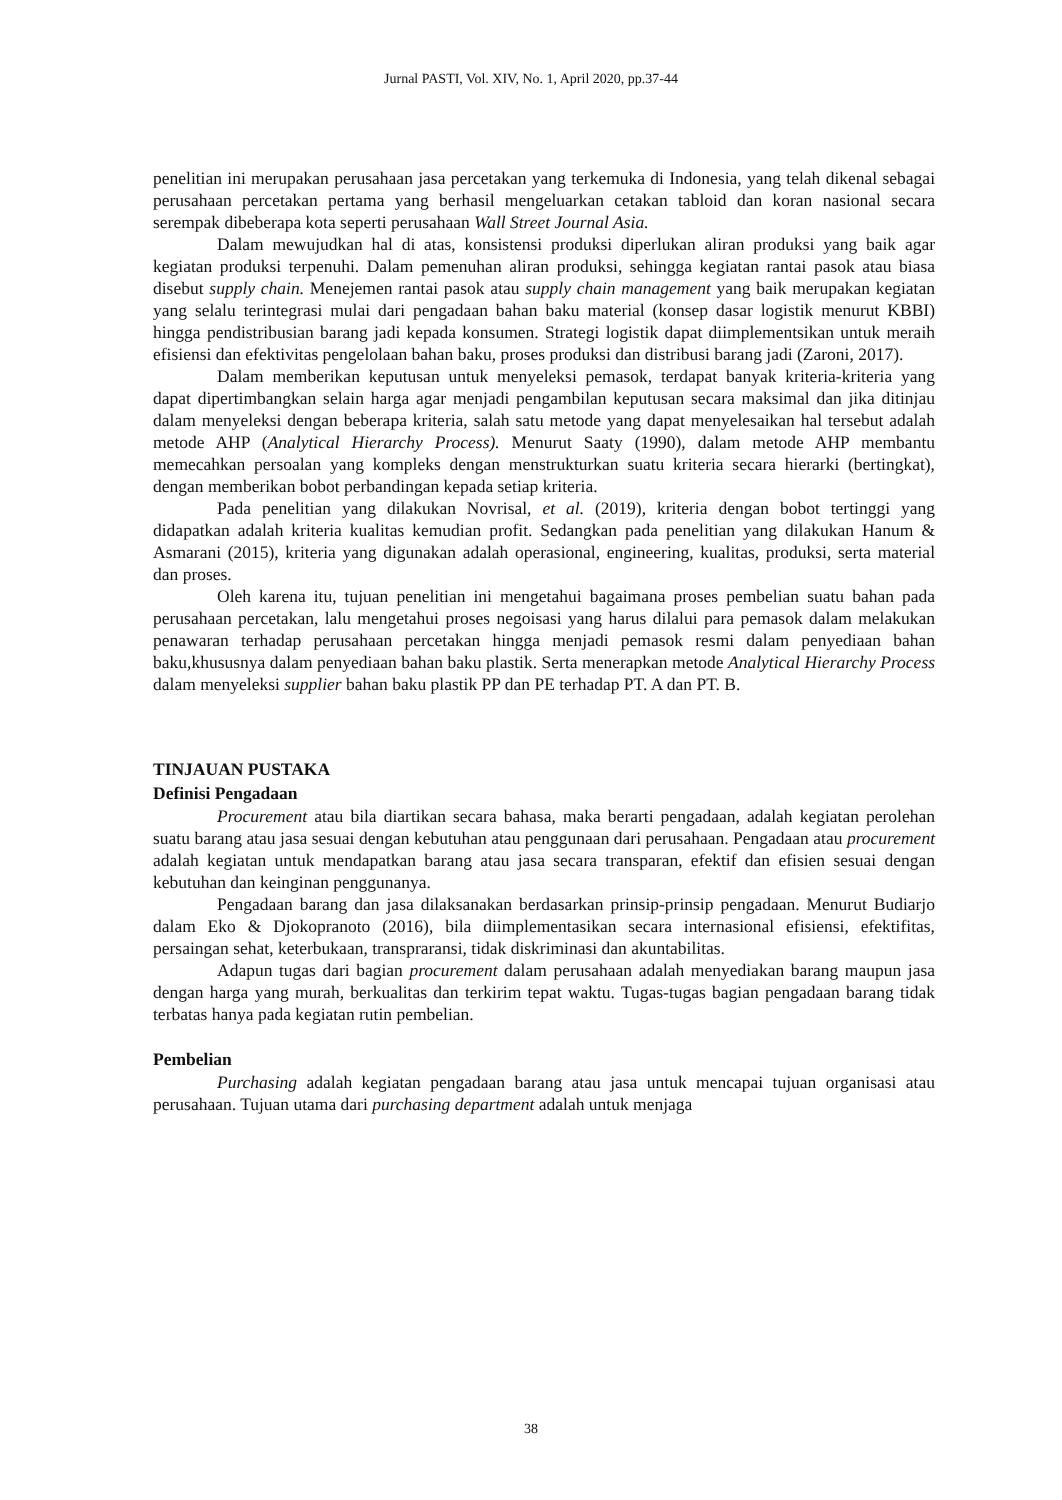Jurnal PASTI, Vol. XIV, No. 1, April 2020, pp.37-44
penelitian ini merupakan perusahaan jasa percetakan yang terkemuka di Indonesia, yang telah dikenal sebagai perusahaan percetakan pertama yang berhasil mengeluarkan cetakan tabloid dan koran nasional secara serempak dibeberapa kota seperti perusahaan Wall Street Journal Asia.
Dalam mewujudkan hal di atas, konsistensi produksi diperlukan aliran produksi yang baik agar kegiatan produksi terpenuhi. Dalam pemenuhan aliran produksi, sehingga kegiatan rantai pasok atau biasa disebut supply chain. Menejemen rantai pasok atau supply chain management yang baik merupakan kegiatan yang selalu terintegrasi mulai dari pengadaan bahan baku material (konsep dasar logistik menurut KBBI) hingga pendistribusian barang jadi kepada konsumen. Strategi logistik dapat diimplementsikan untuk meraih efisiensi dan efektivitas pengelolaan bahan baku, proses produksi dan distribusi barang jadi (Zaroni, 2017).
Dalam memberikan keputusan untuk menyeleksi pemasok, terdapat banyak kriteria-kriteria yang dapat dipertimbangkan selain harga agar menjadi pengambilan keputusan secara maksimal dan jika ditinjau dalam menyeleksi dengan beberapa kriteria, salah satu metode yang dapat menyelesaikan hal tersebut adalah metode AHP (Analytical Hierarchy Process). Menurut Saaty (1990), dalam metode AHP membantu memecahkan persoalan yang kompleks dengan menstrukturkan suatu kriteria secara hierarki (bertingkat), dengan memberikan bobot perbandingan kepada setiap kriteria.
Pada penelitian yang dilakukan Novrisal, et al. (2019), kriteria dengan bobot tertinggi yang didapatkan adalah kriteria kualitas kemudian profit. Sedangkan pada penelitian yang dilakukan Hanum & Asmarani (2015), kriteria yang digunakan adalah operasional, engineering, kualitas, produksi, serta material dan proses.
Oleh karena itu, tujuan penelitian ini mengetahui bagaimana proses pembelian suatu bahan pada perusahaan percetakan, lalu mengetahui proses negoisasi yang harus dilalui para pemasok dalam melakukan penawaran terhadap perusahaan percetakan hingga menjadi pemasok resmi dalam penyediaan bahan baku,khususnya dalam penyediaan bahan baku plastik. Serta menerapkan metode Analytical Hierarchy Process dalam menyeleksi supplier bahan baku plastik PP dan PE terhadap PT. A dan PT. B.
TINJAUAN PUSTAKA
Definisi Pengadaan
Procurement atau bila diartikan secara bahasa, maka berarti pengadaan, adalah kegiatan perolehan suatu barang atau jasa sesuai dengan kebutuhan atau penggunaan dari perusahaan. Pengadaan atau procurement adalah kegiatan untuk mendapatkan barang atau jasa secara transparan, efektif dan efisien sesuai dengan kebutuhan dan keinginan penggunanya.
Pengadaan barang dan jasa dilaksanakan berdasarkan prinsip-prinsip pengadaan. Menurut Budiarjo dalam Eko & Djokopranoto (2016), bila diimplementasikan secara internasional efisiensi, efektifitas, persaingan sehat, keterbukaan, transpraransi, tidak diskriminasi dan akuntabilitas.
Adapun tugas dari bagian procurement dalam perusahaan adalah menyediakan barang maupun jasa dengan harga yang murah, berkualitas dan terkirim tepat waktu. Tugas-tugas bagian pengadaan barang tidak terbatas hanya pada kegiatan rutin pembelian.
Pembelian
Purchasing adalah kegiatan pengadaan barang atau jasa untuk mencapai tujuan organisasi atau perusahaan. Tujuan utama dari purchasing department adalah untuk menjaga
38